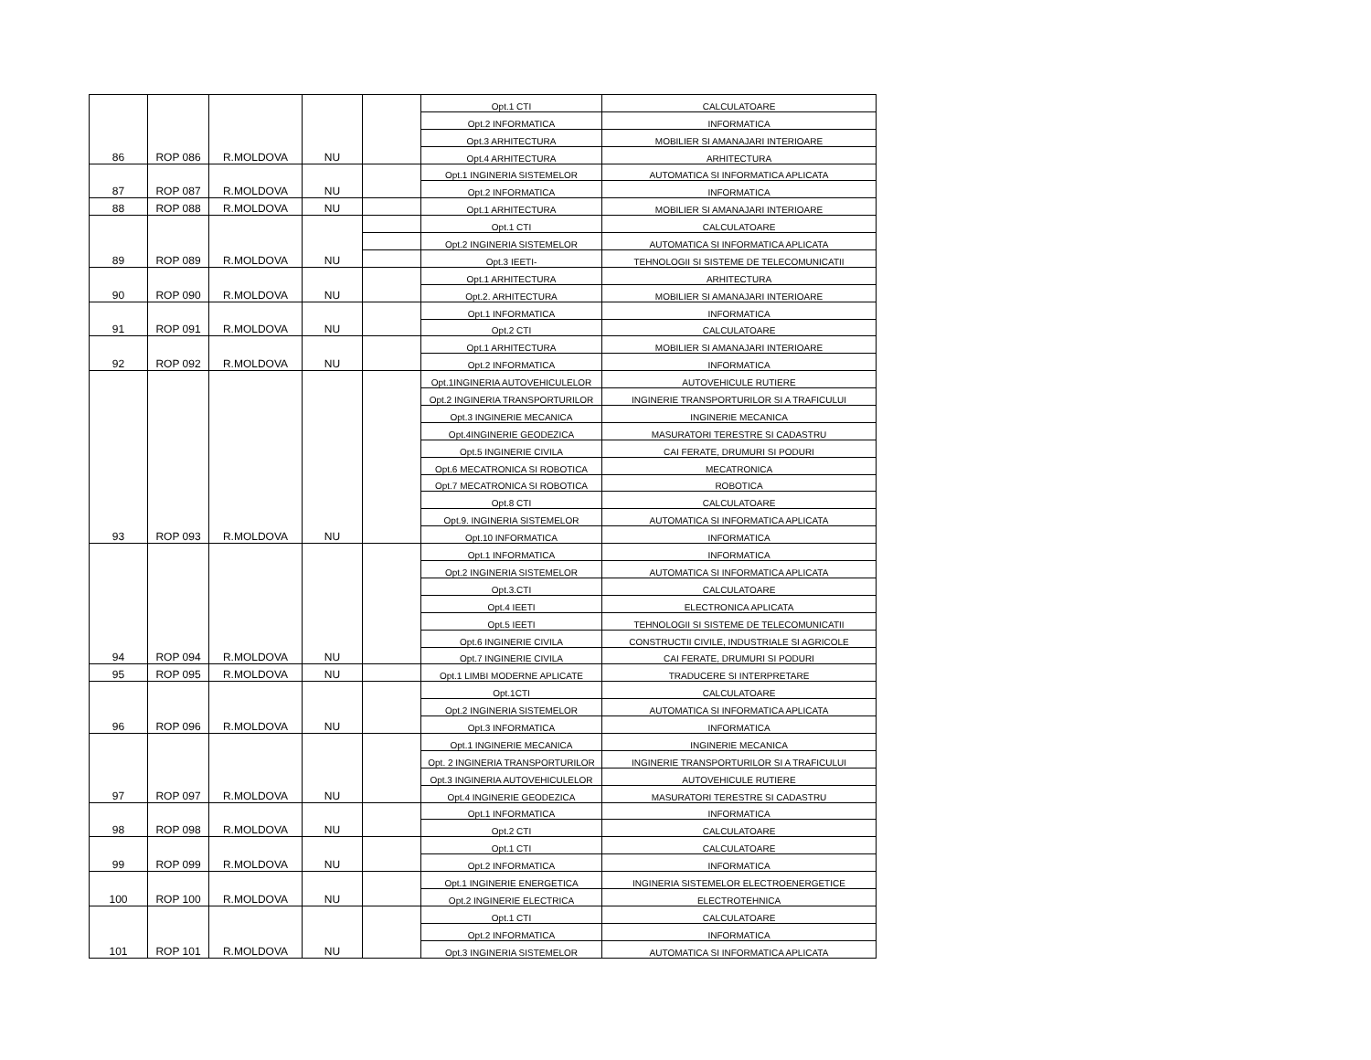| | | | | | Opt.1 CTI | CALCULATOARE |
| | | | | | Opt.2 INFORMATICA | INFORMATICA |
| | | | | | Opt.3 ARHITECTURA | MOBILIER SI AMANAJARI INTERIOARE |
| 86 | ROP 086 | R.MOLDOVA | NU | | Opt.4 ARHITECTURA | ARHITECTURA |
| | | | | | Opt.1 INGINERIA SISTEMELOR | AUTOMATICA SI INFORMATICA APLICATA |
| 87 | ROP 087 | R.MOLDOVA | NU | | Opt.2 INFORMATICA | INFORMATICA |
| 88 | ROP 088 | R.MOLDOVA | NU | | Opt.1 ARHITECTURA | MOBILIER SI AMANAJARI INTERIOARE |
| | | | | | Opt.1 CTI | CALCULATOARE |
| | | | | | Opt.2 INGINERIA SISTEMELOR | AUTOMATICA SI INFORMATICA APLICATA |
| 89 | ROP 089 | R.MOLDOVA | NU | | Opt.3 IEETI- | TEHNOLOGII SI SISTEME DE TELECOMUNICATII |
| | | | | | Opt.1 ARHITECTURA | ARHITECTURA |
| 90 | ROP 090 | R.MOLDOVA | NU | | Opt.2. ARHITECTURA | MOBILIER SI AMANAJARI INTERIOARE |
| | | | | | Opt.1 INFORMATICA | INFORMATICA |
| 91 | ROP 091 | R.MOLDOVA | NU | | Opt.2 CTI | CALCULATOARE |
| | | | | | Opt.1 ARHITECTURA | MOBILIER SI AMANAJARI INTERIOARE |
| 92 | ROP 092 | R.MOLDOVA | NU | | Opt.2 INFORMATICA | INFORMATICA |
| | | | | | Opt.1INGINERIA AUTOVEHICULELOR | AUTOVEHICULE RUTIERE |
| | | | | | Opt.2 INGINERIA TRANSPORTURILOR | INGINERIE TRANSPORTURILOR SI A TRAFICULUI |
| | | | | | Opt.3 INGINERIE MECANICA | INGINERIE MECANICA |
| | | | | | Opt.4INGINERIE GEODEZICA | MASURATORI TERESTRE SI CADASTRU |
| | | | | | Opt.5 INGINERIE CIVILA | CAI FERATE, DRUMURI SI PODURI |
| | | | | | Opt.6 MECATRONICA SI ROBOTICA | MECATRONICA |
| | | | | | Opt.7 MECATRONICA SI ROBOTICA | ROBOTICA |
| | | | | | Opt.8 CTI | CALCULATOARE |
| | | | | | Opt.9. INGINERIA SISTEMELOR | AUTOMATICA SI INFORMATICA APLICATA |
| 93 | ROP 093 | R.MOLDOVA | NU | | Opt.10 INFORMATICA | INFORMATICA |
| | | | | | Opt.1 INFORMATICA | INFORMATICA |
| | | | | | Opt.2 INGINERIA SISTEMELOR | AUTOMATICA SI INFORMATICA APLICATA |
| | | | | | Opt.3.CTI | CALCULATOARE |
| | | | | | Opt.4 IEETI | ELECTRONICA APLICATA |
| | | | | | Opt.5 IEETI | TEHNOLOGII SI SISTEME DE TELECOMUNICATII |
| | | | | | Opt.6 INGINERIE CIVILA | CONSTRUCTII CIVILE, INDUSTRIALE SI AGRICOLE |
| 94 | ROP 094 | R.MOLDOVA | NU | | Opt.7 INGINERIE CIVILA | CAI FERATE, DRUMURI SI PODURI |
| 95 | ROP 095 | R.MOLDOVA | NU | | Opt.1 LIMBI MODERNE APLICATE | TRADUCERE SI INTERPRETARE |
| | | | | | Opt.1CTI | CALCULATOARE |
| | | | | | Opt.2 INGINERIA SISTEMELOR | AUTOMATICA SI INFORMATICA APLICATA |
| 96 | ROP 096 | R.MOLDOVA | NU | | Opt.3 INFORMATICA | INFORMATICA |
| | | | | | Opt.1 INGINERIE MECANICA | INGINERIE MECANICA |
| | | | | | Opt. 2 INGINERIA TRANSPORTURILOR | INGINERIE TRANSPORTURILOR SI A TRAFICULUI |
| | | | | | Opt.3 INGINERIA AUTOVEHICULELOR | AUTOVEHICULE RUTIERE |
| 97 | ROP 097 | R.MOLDOVA | NU | | Opt.4 INGINERIE GEODEZICA | MASURATORI TERESTRE SI CADASTRU |
| | | | | | Opt.1 INFORMATICA | INFORMATICA |
| 98 | ROP 098 | R.MOLDOVA | NU | | Opt.2 CTI | CALCULATOARE |
| | | | | | Opt.1 CTI | CALCULATOARE |
| 99 | ROP 099 | R.MOLDOVA | NU | | Opt.2 INFORMATICA | INFORMATICA |
| | | | | | Opt.1 INGINERIE ENERGETICA | INGINERIA SISTEMELOR ELECTROENERGETICE |
| 100 | ROP 100 | R.MOLDOVA | NU | | Opt.2 INGINERIE ELECTRICA | ELECTROTEHNICA |
| | | | | | Opt.1 CTI | CALCULATOARE |
| | | | | | Opt.2 INFORMATICA | INFORMATICA |
| 101 | ROP 101 | R.MOLDOVA | NU | | Opt.3 INGINERIA SISTEMELOR | AUTOMATICA SI INFORMATICA APLICATA |